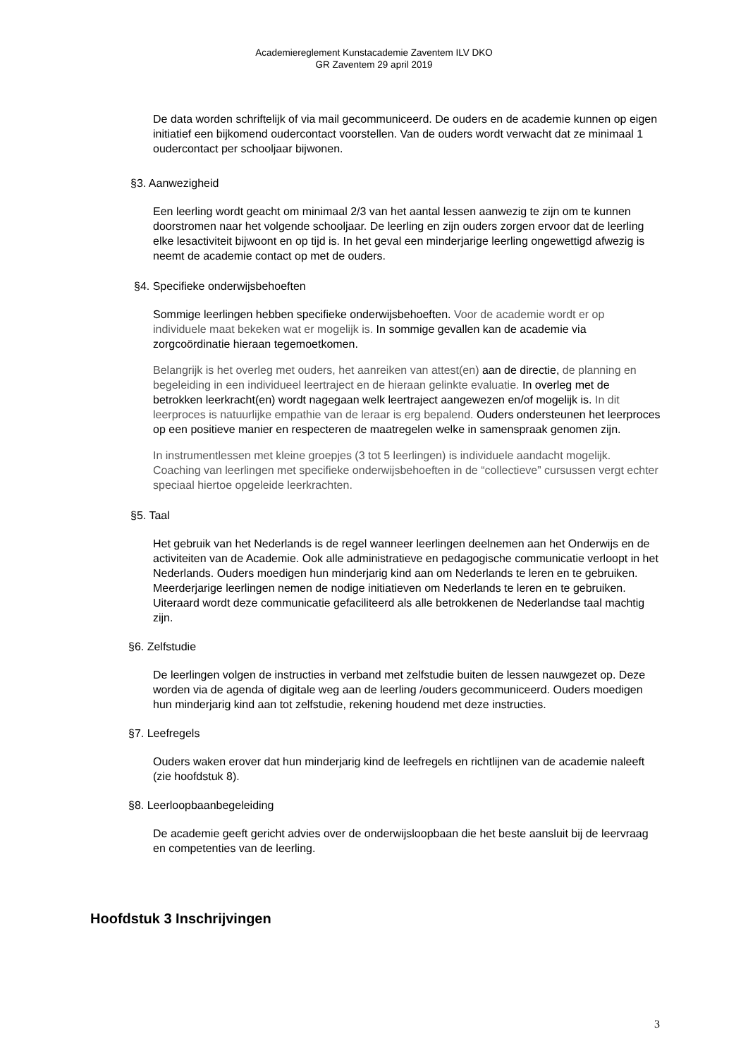Academiereglement Kunstacademie Zaventem ILV DKO
GR Zaventem 29 april 2019
De data worden schriftelijk of via mail gecommuniceerd. De ouders en de academie kunnen op eigen initiatief een bijkomend oudercontact voorstellen. Van de ouders wordt verwacht dat ze minimaal 1 oudercontact per schooljaar bijwonen.
§3. Aanwezigheid
Een leerling wordt geacht om minimaal 2/3 van het aantal lessen aanwezig te zijn om te kunnen doorstromen naar het volgende schooljaar. De leerling en zijn ouders zorgen ervoor dat de leerling elke lesactiviteit bijwoont en op tijd is. In het geval een minderjarige leerling ongewettigd afwezig is neemt de academie contact op met de ouders.
§4. Specifieke onderwijsbehoeften
Sommige leerlingen hebben specifieke onderwijsbehoeften. Voor de academie wordt er op individuele maat bekeken wat er mogelijk is. In sommige gevallen kan de academie via zorgcoördinatie hieraan tegemoetkomen.
Belangrijk is het overleg met ouders, het aanreiken van attest(en) aan de directie, de planning en begeleiding in een individueel leertraject en de hieraan gelinkte evaluatie. In overleg met de betrokken leerkracht(en) wordt nagegaan welk leertraject aangewezen en/of mogelijk is. In dit leerproces is natuurlijke empathie van de leraar is erg bepalend. Ouders ondersteunen het leerproces op een positieve manier en respecteren de maatregelen welke in samenspraak genomen zijn.
In instrumentlessen met kleine groepjes (3 tot 5 leerlingen) is individuele aandacht mogelijk. Coaching van leerlingen met specifieke onderwijsbehoeften in de “collectieve” cursussen vergt echter speciaal hiertoe opgeleide leerkrachten.
§5. Taal
Het gebruik van het Nederlands is de regel wanneer leerlingen deelnemen aan het Onderwijs en de activiteiten van de Academie. Ook alle administratieve en pedagogische communicatie verloopt in het Nederlands. Ouders moedigen hun minderjarig kind aan om Nederlands te leren en te gebruiken. Meerderjarige leerlingen nemen de nodige initiatieven om Nederlands te leren en te gebruiken. Uiteraard wordt deze communicatie gefaciliteerd als alle betrokkenen de Nederlandse taal machtig zijn.
§6. Zelfstudie
De leerlingen volgen de instructies in verband met zelfstudie buiten de lessen nauwgezet op. Deze worden via de agenda of digitale weg aan de leerling /ouders gecommuniceerd. Ouders moedigen hun minderjarig kind aan tot zelfstudie, rekening houdend met deze instructies.
§7. Leefregels
Ouders waken erover dat hun minderjarig kind de leefregels en richtlijnen van de academie naleeft (zie hoofdstuk 8).
§8. Leerloopbaanbegeleiding
De academie geeft gericht advies over de onderwijsloopbaan die het beste aansluit bij de leervraag en competenties van de leerling.
Hoofdstuk 3 Inschrijvingen
3